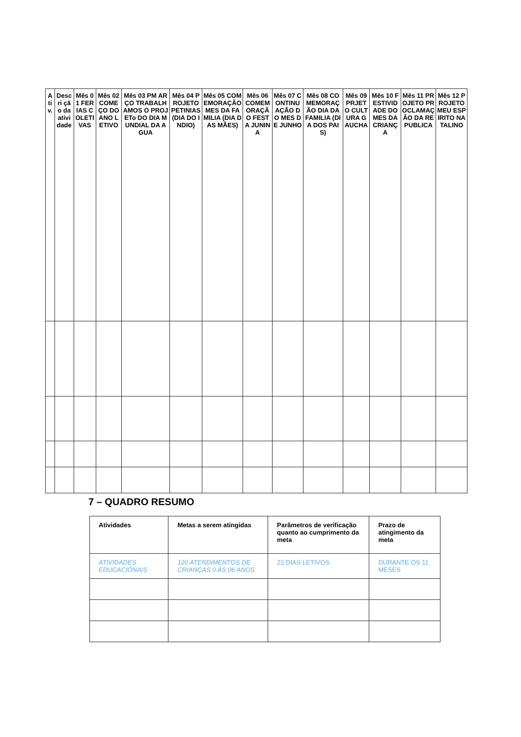| Ati v. | Descri ção da atividade | Mês 01 FERIAS COLETIVAS | Mês 02 COMEÇO DO ANO LETIVO | Mês 03 PM ARÇO TRABALHAMOS O PROJETo DO DIA MUNDIAL DA AGUA | Mês 04 PROJETO PETINIAS (DIA DO INDIO) | Mês 05 COMEMORAÇÃO MES DA FAMILIA (DIA DAS MÃES) | Mês 06 COMEMORAÇÃO FESTA JUNINA | Mês 07 CONTINUAÇÃO DO MES DE JUNHO | Mês 08 COMEMORAÇÃO DIA DA FAMILIA (DIA DOS PAIS) | Mês 09 PRJETO CULTURA GAUCHA | Mês 10 FESTIVIDADE DO MES DA CRIANÇA | Mês 11 PROJETO PROCLAMAÇÃO DA REPUBLICA | Mês 12 PROJETO MEU ESPIRITO NATALINO |
| --- | --- | --- | --- | --- | --- | --- | --- | --- | --- | --- | --- | --- | --- |
7 – QUADRO RESUMO
| Atividades | Metas a serem atingidas | Parâmetros de verificação quanto ao cumprimento da meta | Prazo de atingimento da meta |
| --- | --- | --- | --- |
| ATIVIDADES EDUCACIONAIS | 120 ATENDIMENTOS DE CRIANÇAS 0 ÀS 06 ANOS | 22 DIAS LETIVOS | DURANTE OS 11 MESES |